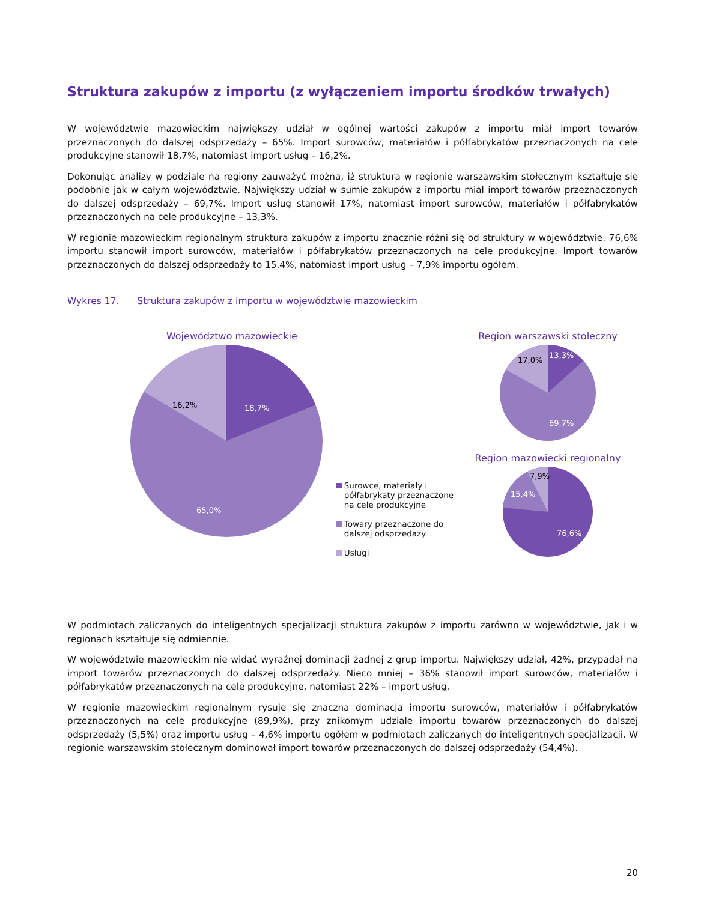Struktura zakupów z importu (z wyłączeniem importu środków trwałych)
W województwie mazowieckim największy udział w ogólnej wartości zakupów z importu miał import towarów przeznaczonych do dalszej odsprzedaży – 65%. Import surowców, materiałów i półfabrykatów przeznaczonych na cele produkcyjne stanowił 18,7%, natomiast import usług – 16,2%.
Dokonując analizy w podziale na regiony zauważyć można, iż struktura w regionie warszawskim stołecznym kształtuje się podobnie jak w całym województwie. Największy udział w sumie zakupów z importu miał import towarów przeznaczonych do dalszej odsprzedaży – 69,7%. Import usług stanowił 17%, natomiast import surowców, materiałów i półfabrykatów przeznaczonych na cele produkcyjne – 13,3%.
W regionie mazowieckim regionalnym struktura zakupów z importu znacznie różni się od struktury w województwie. 76,6% importu stanowił import surowców, materiałów i półfabrykatów przeznaczonych na cele produkcyjne. Import towarów przeznaczonych do dalszej odsprzedaży to 15,4%, natomiast import usług – 7,9% importu ogółem.
Wykres 17. Struktura zakupów z importu w województwie mazowieckim
Województwo mazowieckie
18,7%
16,2%
65,0%
Surowce, materiały i półfabrykaty przeznaczone na cele produkcyjne
Towary przeznaczone do dalszej odsprzedaży
Usługi
Region warszawski stołeczny
13,3%
17,0%
69,7%
Region mazowiecki regionalny
7,9%
15,4%
76,6%
W podmiotach zaliczanych do inteligentnych specjalizacji struktura zakupów z importu zarówno w województwie, jak i w regionach kształtuje się odmiennie.
W województwie mazowieckim nie widać wyraźnej dominacji żadnej z grup importu. Największy udział, 42%, przypadał na import towarów przeznaczonych do dalszej odsprzedaży. Nieco mniej – 36% stanowił import surowców, materiałów i półfabrykatów przeznaczonych na cele produkcyjne, natomiast 22% – import usług.
W regionie mazowieckim regionalnym rysuje się znaczna dominacja importu surowców, materiałów i półfabrykatów przeznaczonych na cele produkcyjne (89,9%), przy znikomym udziale importu towarów przeznaczonych do dalszej odsprzedaży (5,5%) oraz importu usług – 4,6% importu ogółem w podmiotach zaliczanych do inteligentnych specjalizacji. W regionie warszawskim stołecznym dominował import towarów przeznaczonych do dalszej odsprzedaży (54,4%).
20